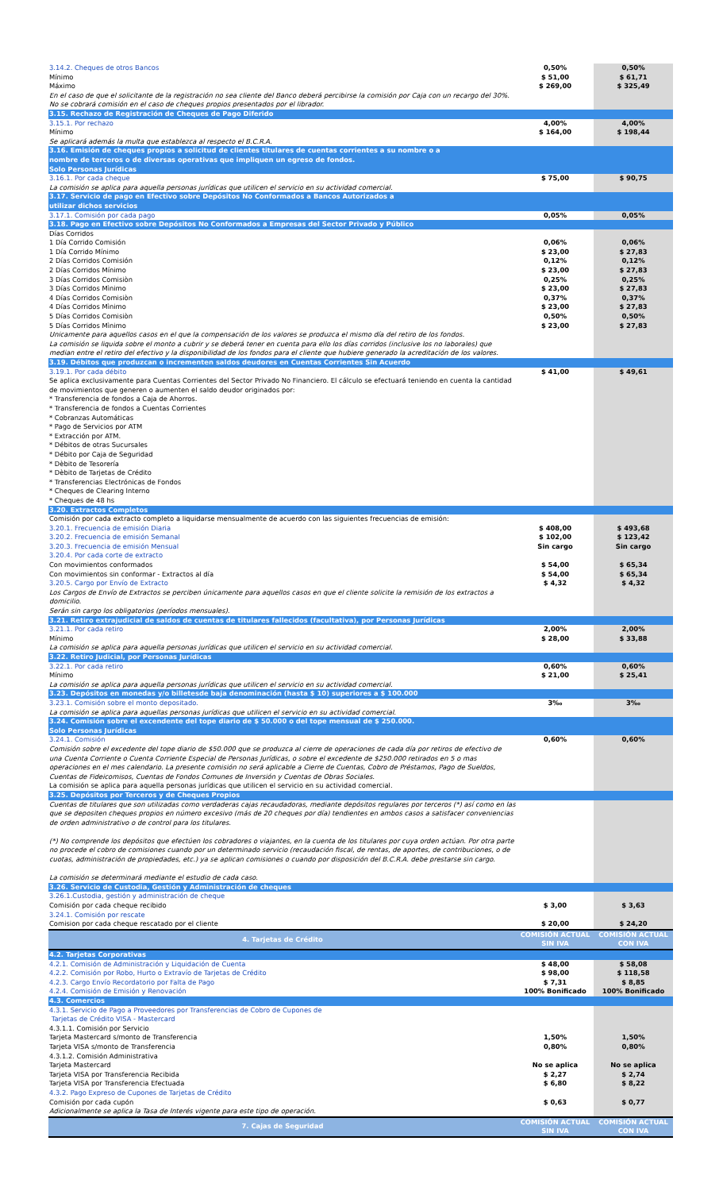| 3.14.2. Cheques de otros Bancos | 0,50% | 0,50% |
| Mínimo | $ 51,00 | $ 61,71 |
| Máximo | $ 269,00 | $ 325,49 |
| En el caso de que el solicitante de la registración no sea cliente del Banco deberá percibirse la comisión por Caja con un recargo del 30%. No se cobrará comisión en el caso de cheques propios presentados por el librador. | | |
| 3.15. Rechazo de Registración de Cheques de Pago Diferido | | |
| 3.15.1. Por rechazo | 4,00% | 4,00% |
| Mínimo | $ 164,00 | $ 198,44 |
| Se aplicará además la multa que establezca al respecto el B.C.R.A. | | |
| 3.16. Emisión de cheques propios a solicitud de clientes titulares de cuentas corrientes a su nombre o a nombre de terceros o de diversas operativas que impliquen un egreso de fondos. Solo Personas Jurídicas | | |
| 3.16.1. Por cada cheque | $ 75,00 | $ 90,75 |
| La comisión se aplica para aquella personas jurídicas que utilicen el servicio en su actividad comercial. | | |
| 3.17. Servicio de pago en Efectivo sobre Depósitos No Conformados a Bancos Autorizados a utilizar dichos servicios | | |
| 3.17.1. Comisión por cada pago | 0,05% | 0,05% |
| 3.18. Pago en Efectivo sobre Depósitos No Conformados a Empresas del Sector Privado y Público | | |
| Días Corridos | | |
| 1 Día Corrido Comisión | 0,06% | 0,06% |
| 1 Día Corrido Mínimo | $ 23,00 | $ 27,83 |
| 2 Días Corridos Comisión | 0,12% | 0,12% |
| 2 Días Corridos Mínimo | $ 23,00 | $ 27,83 |
| 3 Días Corridos Comisiòn | 0,25% | 0,25% |
| 3 Días Corridos Mìnimo | $ 23,00 | $ 27,83 |
| 4 Días Corridos Comisiòn | 0,37% | 0,37% |
| 4 Días Corridos Mìnimo | $ 23,00 | $ 27,83 |
| 5 Días Corridos Comisiòn | 0,50% | 0,50% |
| 5 Días Corridos Mìnimo | $ 23,00 | $ 27,83 |
| Unicamente para aquellos casos en el que la compensación de los valores se produzca el mismo día del retiro de los fondos. La comisión se liquida sobre el monto a cubrir y se deberá tener en cuenta para ello los días corridos (inclusive los no laborales) que median entre el retiro del efectivo y la disponibilidad de los fondos para el cliente que hubiere generado la acreditación de los valores. | | |
| 3.19. Débitos que produzcan o incrementen saldos deudores en Cuentas Corrientes Sin Acuerdo | | |
| 3.19.1. Por cada débito | $ 41,00 | $ 49,61 |
| Se aplica exclusivamente para Cuentas Corrientes del Sector Privado No Financiero. El cálculo se efectuará teniendo en cuenta la cantidad de movimientos que generen o aumenten el saldo deudor originados por: * Transferencia de fondos a Caja de Ahorros. * Transferencia de fondos a Cuentas Corrientes * Cobranzas Automáticas * Pago de Servicios por ATM * Extracción por ATM. * Débitos de otras Sucursales * Débito por Caja de Seguridad * Dèbito de Tesorería * Dèbito de Tarjetas de Crédito * Transferencias Electrónicas de Fondos * Cheques de Clearing Interno * Cheques de 48 hs | | |
| 3.20. Extractos Completos | | |
| Comisión por cada extracto completo a liquidarse mensualmente de acuerdo con las siguientes frecuencias de emisión: | | |
| 3.20.1. Frecuencia de emisión Diaria | $ 408,00 | $ 493,68 |
| 3.20.2. Frecuencia de emisión Semanal | $ 102,00 | $ 123,42 |
| 3.20.3. Frecuencia de emisión Mensual | Sin cargo | Sin cargo |
| 3.20.4. Por cada corte de extracto | | |
| Con movimientos conformados | $ 54,00 | $ 65,34 |
| Con movimientos sin conformar - Extractos al día | $ 54,00 | $ 65,34 |
| 3.20.5. Cargo por Envío de Extracto | $ 4,32 | $ 4,32 |
| Los Cargos de Envío de Extractos se perciben únicamente para aquellos casos en que el cliente solicite la remisión de los extractos a domicilio. Serán sin cargo los obligatorios (períodos mensuales). | | |
| 3.21. Retiro extrajudicial de saldos de cuentas de titulares fallecidos (facultativa), por Personas Jurídicas | | |
| 3.21.1. Por cada retiro | 2,00% | 2,00% |
| Mínimo | $ 28,00 | $ 33,88 |
| La comisión se aplica para aquella personas jurídicas que utilicen el servicio en su actividad comercial. | | |
| 3.22. Retiro Judicial, por Personas Jurídicas | | |
| 3.22.1. Por cada retiro | 0,60% | 0,60% |
| Mínimo | $ 21,00 | $ 25,41 |
| La comisión se aplica para aquella personas jurídicas que utilicen el servicio en su actividad comercial. | | |
| 3.23. Depósitos en monedas y/o billetesde baja denominación (hasta $ 10) superiores a $ 100.000 | | |
| 3.23.1. Comisión sobre el monto depositado. | 3‰ | 3‰ |
| La comisión se aplica para aquellas personas jurídicas que utilicen el servicio en su actividad comercial. | | |
| 3.24. Comisión sobre el excendente del tope diario de $ 50.000 o del tope mensual de $ 250.000. Solo Personas Jurídicas | | |
| 3.24.1. Comisión | 0,60% | 0,60% |
| Comisión sobre el excedente del tope diario de $50.000 que se produzca al cierre de operaciones de cada día por retiros de efectivo de una Cuenta Corriente o Cuenta Corriente Especial de Personas Jurídicas, o sobre el excedente de $250.000 retirados en 5 o mas operaciones en el mes calendario. La presente comisión no será aplicable a Cierre de Cuentas, Cobro de Préstamos, Pago de Sueldos, Cuentas de Fideicomisos, Cuentas de Fondos Comunes de Inversión y Cuentas de Obras Sociales. La comisión se aplica para aquella personas jurídicas que utilicen el servicio en su actividad comercial. | | |
| 3.25. Depósitos por Terceros y de Cheques Propios | | |
| Cuentas de titulares que son utilizadas como verdaderas cajas recaudadoras, mediante depósitos regulares por terceros (*) así como en las que se depositen cheques propios en número excesivo (más de 20 cheques por día) tendientes en ambos casos a satisfacer conveniencias de orden administrativo o de control para los titulares. (*) No comprende los depósitos que efectúen los cobradores o viajantes, en la cuenta de los titulares por cuya orden actúan. Por otra parte no procede el cobro de comisiones cuando por un determinado servicio (recaudación fiscal, de rentas, de aportes, de contribuciones, o de cuotas, administración de propiedades, etc.) ya se aplican comisiones o cuando por disposición del B.C.R.A. debe prestarse sin cargo. La comisión se determinará mediante el estudio de cada caso. | | |
| 3.26. Servicio de Custodia, Gestión y Administración de cheques | | |
| 3.26.1.Custodia, gestión y administración de cheque | | |
| Comisión por cada cheque recibido | $ 3,00 | $ 3,63 |
| 3.24.1. Comisión por rescate | | |
| Comision por cada cheque rescatado por el cliente | $ 20,00 | $ 24,20 |
| 4. Tarjetas de Crédito | COMISIÓN ACTUAL SIN IVA | COMISIÓN ACTUAL CON IVA |
| 4.2. Tarjetas Corporativas | | |
| 4.2.1. Comisión de Administración y Liquidación de Cuenta | $ 48,00 | $ 58,08 |
| 4.2.2. Comisión por Robo, Hurto o Extravío de Tarjetas de Crédito | $ 98,00 | $ 118,58 |
| 4.2.3. Cargo Envío Recordatorio por Falta de Pago | $ 7,31 | $ 8,85 |
| 4.2.4. Comisión de Emisión y Renovación | 100% Bonificado | 100% Bonificado |
| 4.3. Comercios | | |
| 4.3.1. Servicio de Pago a Proveedores por Transferencias de Cobro de Cupones de Tarjetas de Crédito VISA - Mastercard | | |
| 4.3.1.1. Comisión por Servicio | | |
| Tarjeta Mastercard s/monto de Transferencia | 1,50% | 1,50% |
| Tarjeta VISA s/monto de Transferencia | 0,80% | 0,80% |
| 4.3.1.2. Comisión Administrativa | | |
| Tarjeta Mastercard | No se aplica | No se aplica |
| Tarjeta VISA por Transferencia Recibida | $ 2,27 | $ 2,74 |
| Tarjeta VISA por Transferencia Efectuada | $ 6,80 | $ 8,22 |
| 4.3.2. Pago Expreso de Cupones de Tarjetas de Crédito | | |
| Comisión por cada cupón | $ 0,63 | $ 0,77 |
| Adicionalmente se aplica la Tasa de Interés vigente para este tipo de operación. | | |
| 7. Cajas de Seguridad | COMISIÓN ACTUAL SIN IVA | COMISIÓN ACTUAL CON IVA |